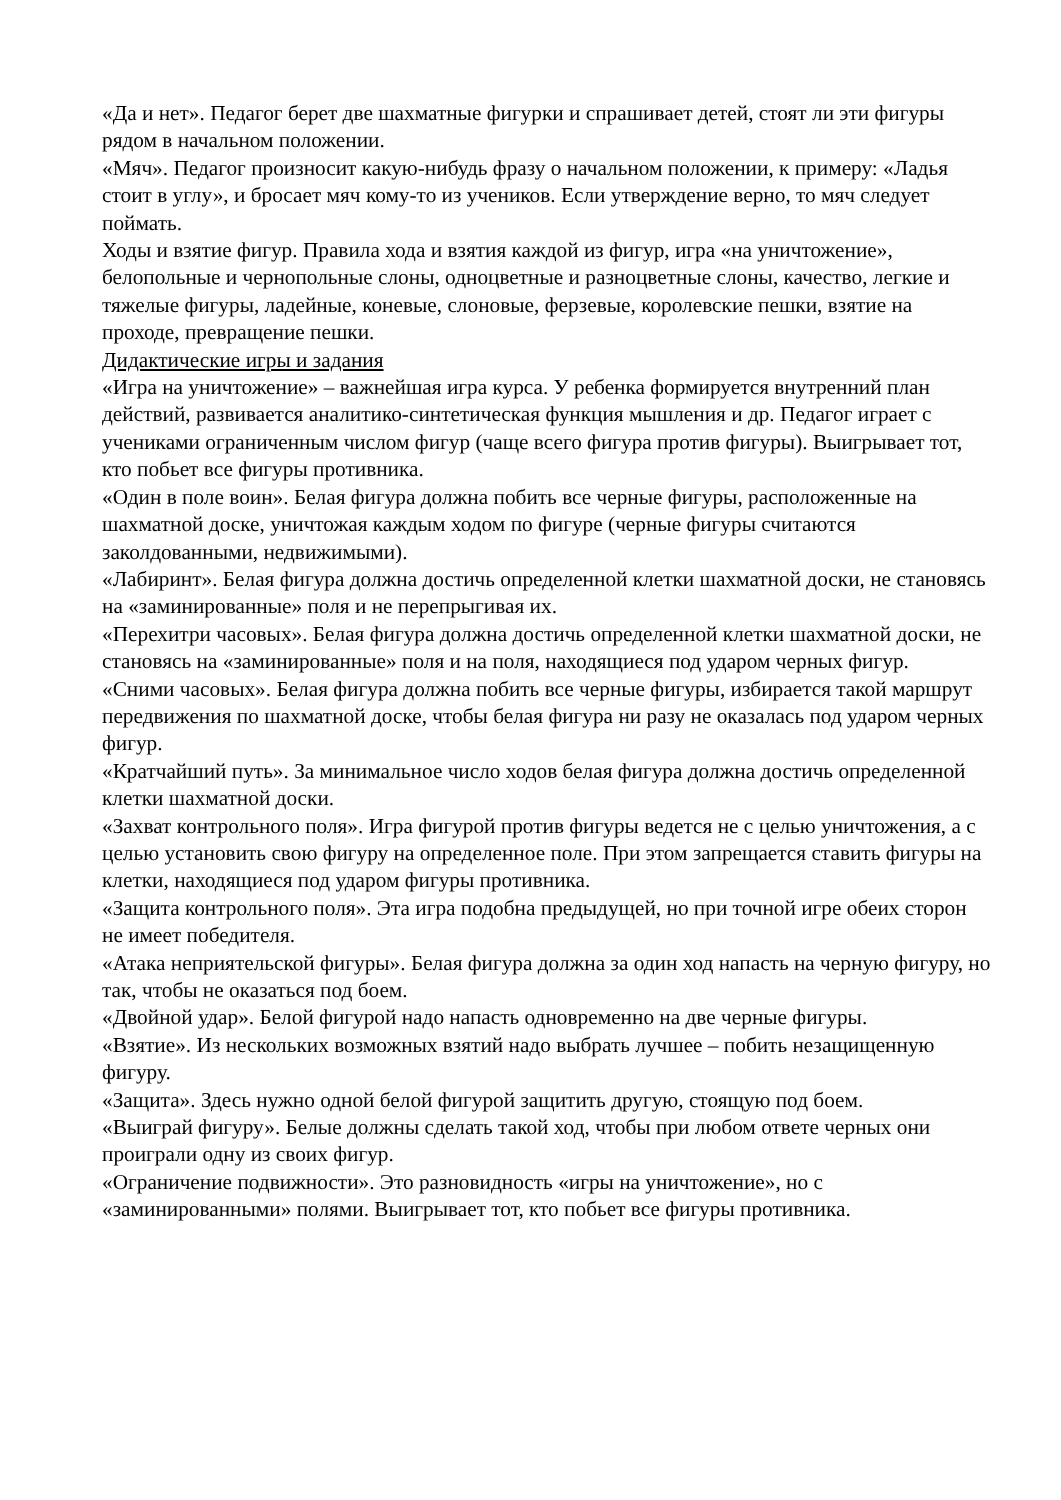«Да и нет». Педагог берет две шахматные фигурки и спрашивает детей, стоят ли эти фигуры рядом в начальном положении.
«Мяч». Педагог произносит какую-нибудь фразу о начальном положении, к примеру: «Ладья стоит в углу», и бросает мяч кому-то из учеников. Если утверждение верно, то мяч следует поймать.
Ходы и взятие фигур. Правила хода и взятия каждой из фигур, игра «на уничтожение», белопольные и чернопольные слоны, одноцветные и разноцветные слоны, качество, легкие и тяжелые фигуры, ладейные, коневые, слоновые, ферзевые, королевские пешки, взятие на проходе, превращение пешки.
Дидактические игры и задания
«Игра на уничтожение» – важнейшая игра курса. У ребенка формируется внутренний план действий, развивается аналитико-синтетическая функция мышления и др. Педагог играет с учениками ограниченным числом фигур (чаще всего фигура против фигуры). Выигрывает тот, кто побьет все фигуры противника.
«Один в поле воин». Белая фигура должна побить все черные фигуры, расположенные на шахматной доске, уничтожая каждым ходом по фигуре (черные фигуры считаются заколдованными, недвижимыми).
«Лабиринт». Белая фигура должна достичь определенной клетки шахматной доски, не становясь на «заминированные» поля и не перепрыгивая их.
«Перехитри часовых». Белая фигура должна достичь определенной клетки шахматной доски, не становясь на «заминированные» поля и на поля, находящиеся под ударом черных фигур.
«Сними часовых». Белая фигура должна побить все черные фигуры, избирается такой маршрут передвижения по шахматной доске, чтобы белая фигура ни разу не оказалась под ударом черных фигур.
«Кратчайший путь». За минимальное число ходов белая фигура должна достичь определенной клетки шахматной доски.
«Захват контрольного поля». Игра фигурой против фигуры ведется не с целью уничтожения, а с целью установить свою фигуру на определенное поле. При этом запрещается ставить фигуры на клетки, находящиеся под ударом фигуры противника.
«Защита контрольного поля». Эта игра подобна предыдущей, но при точной игре обеих сторон не имеет победителя.
«Атака неприятельской фигуры». Белая фигура должна за один ход напасть на черную фигуру, но так, чтобы не оказаться под боем.
«Двойной удар». Белой фигурой надо напасть одновременно на две черные фигуры.
«Взятие». Из нескольких возможных взятий надо выбрать лучшее – побить незащищенную фигуру.
«Защита». Здесь нужно одной белой фигурой защитить другую, стоящую под боем.
«Выиграй фигуру». Белые должны сделать такой ход, чтобы при любом ответе черных они проиграли одну из своих фигур.
«Ограничение подвижности». Это разновидность «игры на уничтожение», но с «заминированными» полями. Выигрывает тот, кто побьет все фигуры противника.